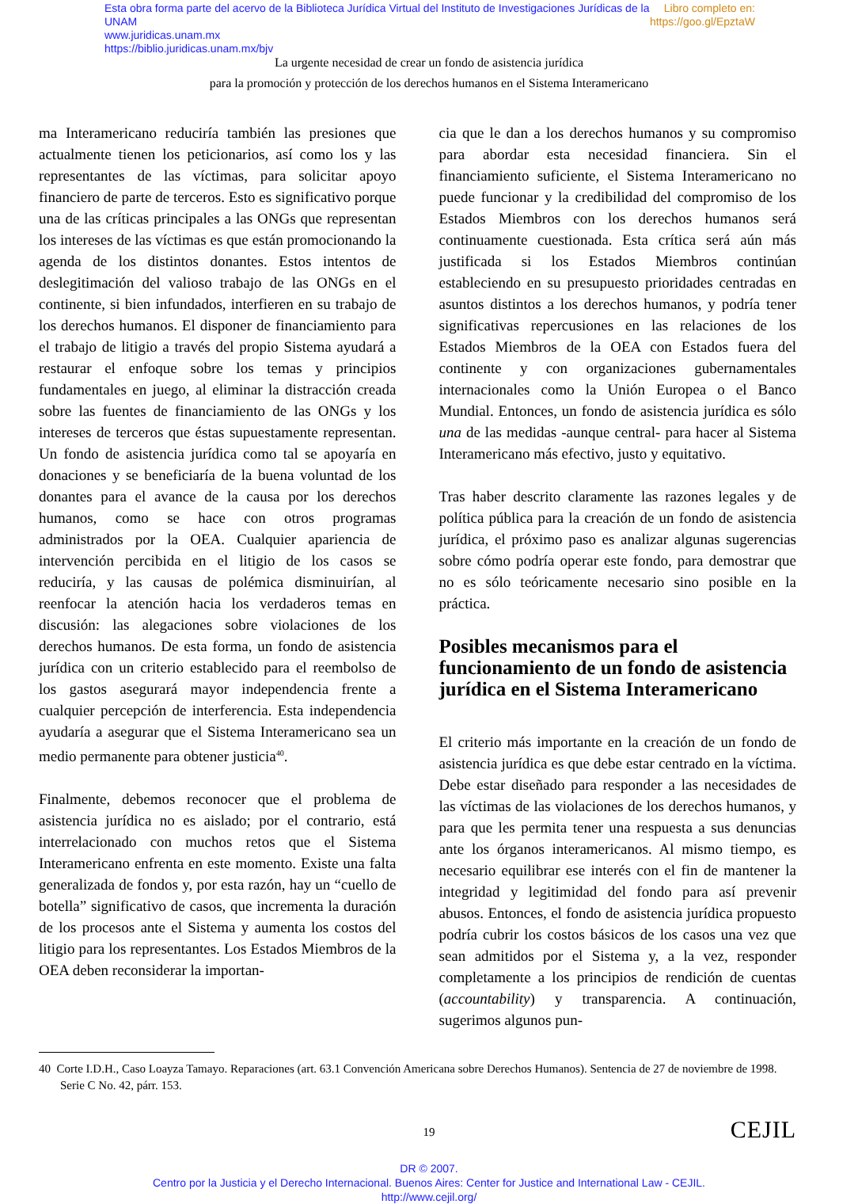Libro completo en:
https://goo.gl/EpztaW Esta obra forma parte del acervo de la Biblioteca Jurídica Virtual del Instituto de Investigaciones Jurídicas de la UNAM
www.juridicas.unam.mx
https://biblio.juridicas.unam.mx/bjv
La urgente necesidad de crear un fondo de asistencia jurídica
para la promoción y protección de los derechos humanos en el Sistema Interamericano
ma Interamericano reduciría también las presiones que actualmente tienen los peticionarios, así como los y las representantes de las víctimas, para solicitar apoyo financiero de parte de terceros. Esto es significativo porque una de las críticas principales a las ONGs que representan los intereses de las víctimas es que están promocionando la agenda de los distintos donantes. Estos intentos de deslegitimación del valioso trabajo de las ONGs en el continente, si bien infundados, interfieren en su trabajo de los derechos humanos. El disponer de financiamiento para el trabajo de litigio a través del propio Sistema ayudará a restaurar el enfoque sobre los temas y principios fundamentales en juego, al eliminar la distracción creada sobre las fuentes de financiamiento de las ONGs y los intereses de terceros que éstas supuestamente representan. Un fondo de asistencia jurídica como tal se apoyaría en donaciones y se beneficiaría de la buena voluntad de los donantes para el avance de la causa por los derechos humanos, como se hace con otros programas administrados por la OEA. Cualquier apariencia de intervención percibida en el litigio de los casos se reduciría, y las causas de polémica disminuirían, al reenfocar la atención hacia los verdaderos temas en discusión: las alegaciones sobre violaciones de los derechos humanos. De esta forma, un fondo de asistencia jurídica con un criterio establecido para el reembolso de los gastos asegurará mayor independencia frente a cualquier percepción de interferencia. Esta independencia ayudaría a asegurar que el Sistema Interamericano sea un medio permanente para obtener justicia<sup>40</sup>.
Finalmente, debemos reconocer que el problema de asistencia jurídica no es aislado; por el contrario, está interrelacionado con muchos retos que el Sistema Interamericano enfrenta en este momento. Existe una falta generalizada de fondos y, por esta razón, hay un “cuello de botella” significativo de casos, que incrementa la duración de los procesos ante el Sistema y aumenta los costos del litigio para los representantes. Los Estados Miembros de la OEA deben reconsiderar la importan-
cia que le dan a los derechos humanos y su compromiso para abordar esta necesidad financiera. Sin el financiamiento suficiente, el Sistema Interamericano no puede funcionar y la credibilidad del compromiso de los Estados Miembros con los derechos humanos será continuamente cuestionada. Esta crítica será aún más justificada si los Estados Miembros continúan estableciendo en su presupuesto prioridades centradas en asuntos distintos a los derechos humanos, y podría tener significativas repercusiones en las relaciones de los Estados Miembros de la OEA con Estados fuera del continente y con organizaciones gubernamentales internacionales como la Unión Europea o el Banco Mundial. Entonces, un fondo de asistencia jurídica es sólo una de las medidas -aunque central- para hacer al Sistema Interamericano más efectivo, justo y equitativo.
Tras haber descrito claramente las razones legales y de política pública para la creación de un fondo de asistencia jurídica, el próximo paso es analizar algunas sugerencias sobre cómo podría operar este fondo, para demostrar que no es sólo teóricamente necesario sino posible en la práctica.
Posibles mecanismos para el funcionamiento de un fondo de asistencia jurídica en el Sistema Interamericano
El criterio más importante en la creación de un fondo de asistencia jurídica es que debe estar centrado en la víctima. Debe estar diseñado para responder a las necesidades de las víctimas de las violaciones de los derechos humanos, y para que les permita tener una respuesta a sus denuncias ante los órganos interamericanos. Al mismo tiempo, es necesario equilibrar ese interés con el fin de mantener la integridad y legitimidad del fondo para así prevenir abusos. Entonces, el fondo de asistencia jurídica propuesto podría cubrir los costos básicos de los casos una vez que sean admitidos por el Sistema y, a la vez, responder completamente a los principios de rendición de cuentas (accountability) y transparencia. A continuación, sugerimos algunos pun-
40 Corte I.D.H., Caso Loayza Tamayo. Reparaciones (art. 63.1 Convención Americana sobre Derechos Humanos). Sentencia de 27 de noviembre de 1998. Serie C No. 42, párr. 153.
19 CEJIL
DR © 2007.
Centro por la Justicia y el Derecho Internacional. Buenos Aires: Center for Justice and International Law - CEJIL.
http://www.cejil.org/